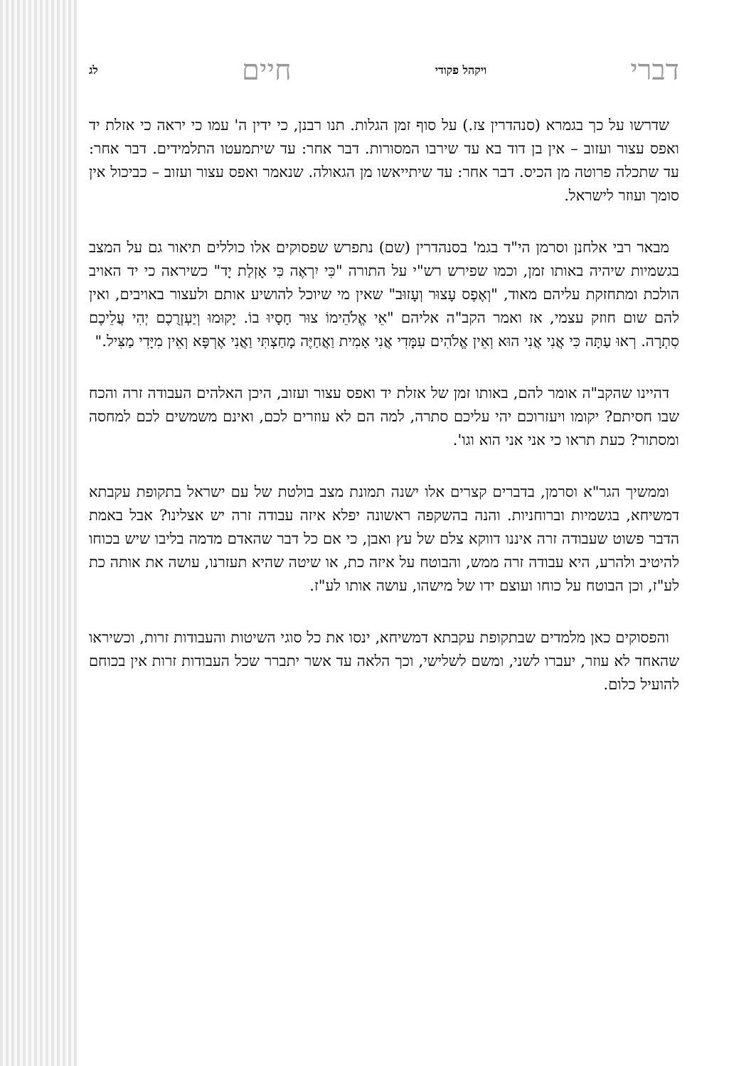דברי ויקהל פקודי חיים לג
שדרשו על כך בגמרא (סנהדרין צז.) על סוף זמן הגלות. תנו רבנן, כי ידין ה' עמו כי יראה כי אזלת יד ואפס עצור ועזוב – אין בן דוד בא עד שירבו המסורות. דבר אחר: עד שיתמעטו התלמידים. דבר אחר: עד שתכלה פרוטה מן הכיס. דבר אחר: עד שיתייאשו מן הגאולה. שנאמר ואפס עצור ועזוב – כביכול אין סומך ועוזר לישראל.
מבאר רבי אלחנן וסרמן הי"ד בגמ' בסנהדרין (שם) נתפרש שפסוקים אלו כוללים תיאור גם על המצב בגשמיות שיהיה באותו זמן, וכמו שפירש רש"י על התורה "כִּי יִרְאֶה כִּי אָזְלַת יָד" כשיראה כי יד האויב הולכת ומתחזקת עליהם מאוד, "וְאֶפֶס עָצוּר וְעָזוּב" שאין מי שיוכל להושיע אותם ולעצור באויבים, ואין להם שום חוזק עצמי, אז ואמר הקב"ה אליהם "אֵי אֱלֹהֵימוֹ צוּר חָסָיוּ בוֹ. יָקוּמוּ וְיַעְזְרֻכֶם יְהִי עֲלֵיכֶם סִתְרָה. רְאוּ עַתָּה כִּי אֲנִי אֲנִי הוּא וְאֵין אֱלֹהִים עִמָּדִי אֲנִי אָמִית וַאֲחַיֶּה מָחַצְתִּי וַאֲנִי אֶרְפָּא וְאֵין מִיָּדִי מַצִּיל."
דהיינו שהקב"ה אומר להם, באותו זמן של אזלת יד ואפס עצור ועזוב, היכן האלהים העבודה זרה והכח שבו חסיתם? יקומו ויעזרוכם יהי עליכם סתרה, למה הם לא עוזרים לכם, ואינם משמשים לכם למחסה ומסתור? כעת תראו כי אני אני הוא וגו'.
וממשיך הגר"א וסרמן, בדברים קצרים אלו ישנה תמונת מצב בולטת של עם ישראל בתקופת עקבתא דמשיחא, בגשמיות וברוחניות. והנה בהשקפה ראשונה יפלא איזה עבודה זרה יש אצלינו? אבל באמת הדבר פשוט שעבודה זרה איננו דווקא צלם של עץ ואבן, כי אם כל דבר שהאדם מדמה בליבו שיש בכוחו להיטיב ולהרע, היא עבודה זרה ממש, והבוטח על איזה כת, או שיטה שהיא תעזרנו, עושה את אותה כת לע"ז, וכן הבוטח על כוחו ועוצם ידו של מישהו, עושה אותו לע"ז.
והפסוקים כאן מלמדים שבתקופת עקבתא דמשיחא, ינסו את כל סוגי השיטות והעבודות זרות, וכשיראו שהאחד לא עוזר, יעברו לשני, ומשם לשלישי, וכך הלאה עד אשר יתברר שכל העבודות זרות אין בכוחם להועיל כלום.